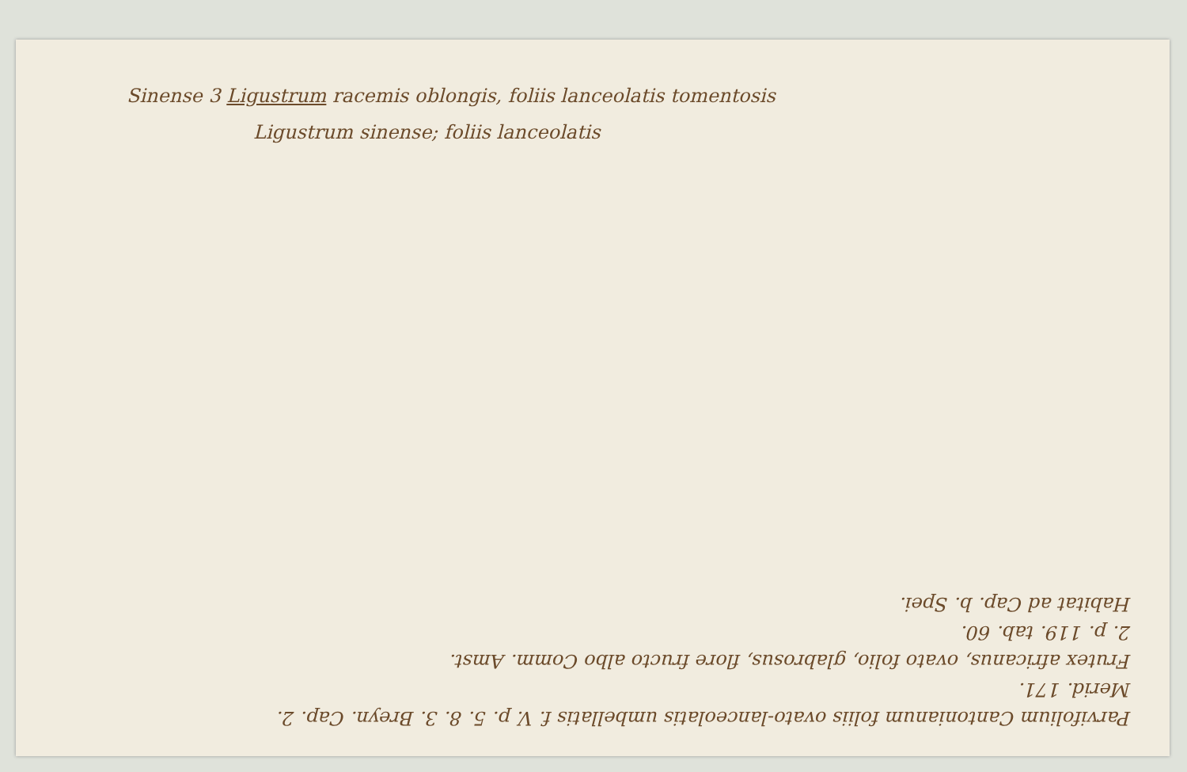Sinense 3 Ligustrum racemis oblongis, foliis lanceolatis tomentosis
Ligustrum sinense; foliis lanceolatis
Parvifolium Cantonianum foliis ovato-lanceolatis umbellatis f. V. p. 5. 8. 3. Breyn. Cap. 2.
Merid. 171.
Frutex africanus, ovato folio, glabrosus, flore fructo albo Comm. Amst.
2. p. 119. tab. 60.
Habitat ad Cap. b. Spei.